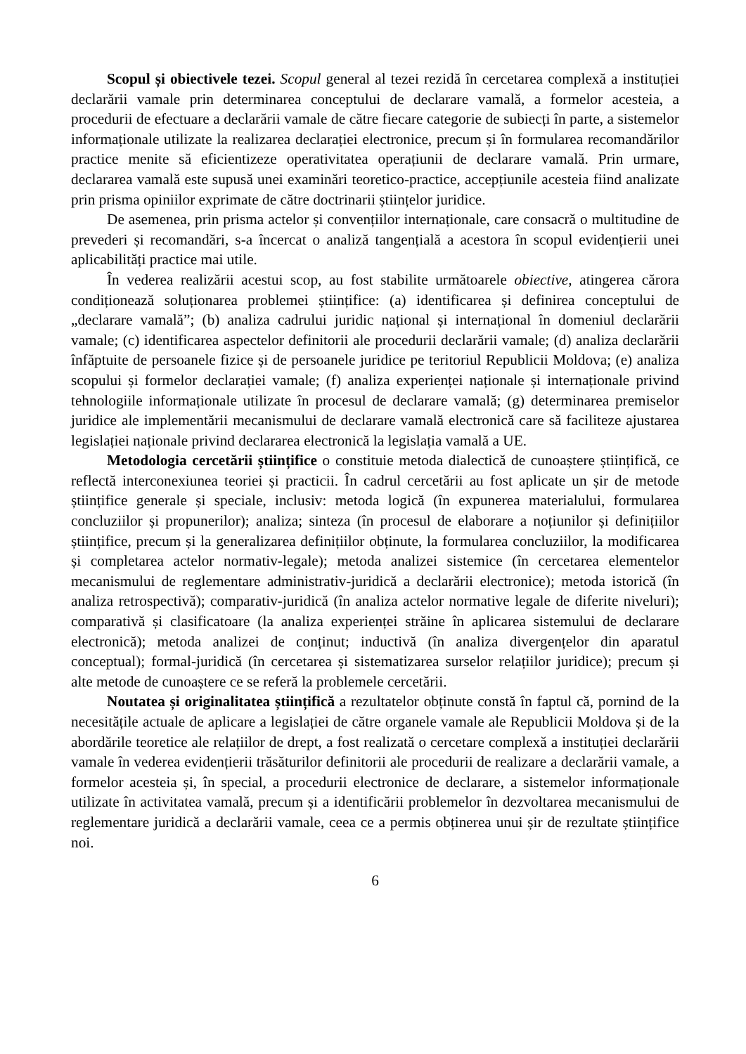Scopul și obiectivele tezei. Scopul general al tezei rezidă în cercetarea complexă a instituției declarării vamale prin determinarea conceptului de declarare vamală, a formelor acesteia, a procedurii de efectuare a declarării vamale de către fiecare categorie de subiecți în parte, a sistemelor informaționale utilizate la realizarea declarației electronice, precum și în formularea recomandărilor practice menite să eficientizeze operativitatea operațiunii de declarare vamală. Prin urmare, declararea vamală este supusă unei examinări teoretico-practice, accepțiunile acesteia fiind analizate prin prisma opiniilor exprimate de către doctrinarii științelor juridice.
De asemenea, prin prisma actelor și convențiilor internaționale, care consacră o multitudine de prevederi și recomandări, s-a încercat o analiză tangențială a acestora în scopul evidențierii unei aplicabilități practice mai utile.
În vederea realizării acestui scop, au fost stabilite următoarele obiective, atingerea cărora condiționează soluționarea problemei științifice: (a) identificarea și definirea conceptului de „declarare vamală”; (b) analiza cadrului juridic național și internațional în domeniul declarării vamale; (c) identificarea aspectelor definitorii ale procedurii declarării vamale; (d) analiza declarării înfăptuite de persoanele fizice și de persoanele juridice pe teritoriul Republicii Moldova; (e) analiza scopului și formelor declarației vamale; (f) analiza experienței naționale și internaționale privind tehnologiile informaționale utilizate în procesul de declarare vamală; (g) determinarea premiselor juridice ale implementării mecanismului de declarare vamală electronică care să faciliteze ajustarea legislației naționale privind declararea electronică la legislația vamală a UE.
Metodologia cercetării științifice o constituie metoda dialectică de cunoaștere științifică, ce reflectă interconexiunea teoriei și practicii. În cadrul cercetării au fost aplicate un șir de metode științifice generale și speciale, inclusiv: metoda logică (în expunerea materialului, formularea concluziilor și propunerilor); analiza; sinteza (în procesul de elaborare a noțiunilor și definițiilor științifice, precum și la generalizarea definițiilor obținute, la formularea concluziilor, la modificarea și completarea actelor normativ-legale); metoda analizei sistemice (în cercetarea elementelor mecanismului de reglementare administrativ-juridică a declarării electronice); metoda istorică (în analiza retrospectivă); comparativ-juridică (în analiza actelor normative legale de diferite niveluri); comparativă și clasificatoare (la analiza experienței străine în aplicarea sistemului de declarare electronică); metoda analizei de conținut; inductivă (în analiza divergențelor din aparatul conceptual); formal-juridică (în cercetarea și sistematizarea surselor relațiilor juridice); precum și alte metode de cunoaștere ce se referă la problemele cercetării.
Noutatea și originalitatea științifică a rezultatelor obținute constă în faptul că, pornind de la necesitățile actuale de aplicare a legislației de către organele vamale ale Republicii Moldova și de la abordările teoretice ale relațiilor de drept, a fost realizată o cercetare complexă a instituției declarării vamale în vederea evidențierii trăsăturilor definitorii ale procedurii de realizare a declarării vamale, a formelor acesteia și, în special, a procedurii electronice de declarare, a sistemelor informaționale utilizate în activitatea vamală, precum și a identificării problemelor în dezvoltarea mecanismului de reglementare juridică a declarării vamale, ceea ce a permis obținerea unui șir de rezultate științifice noi.
6